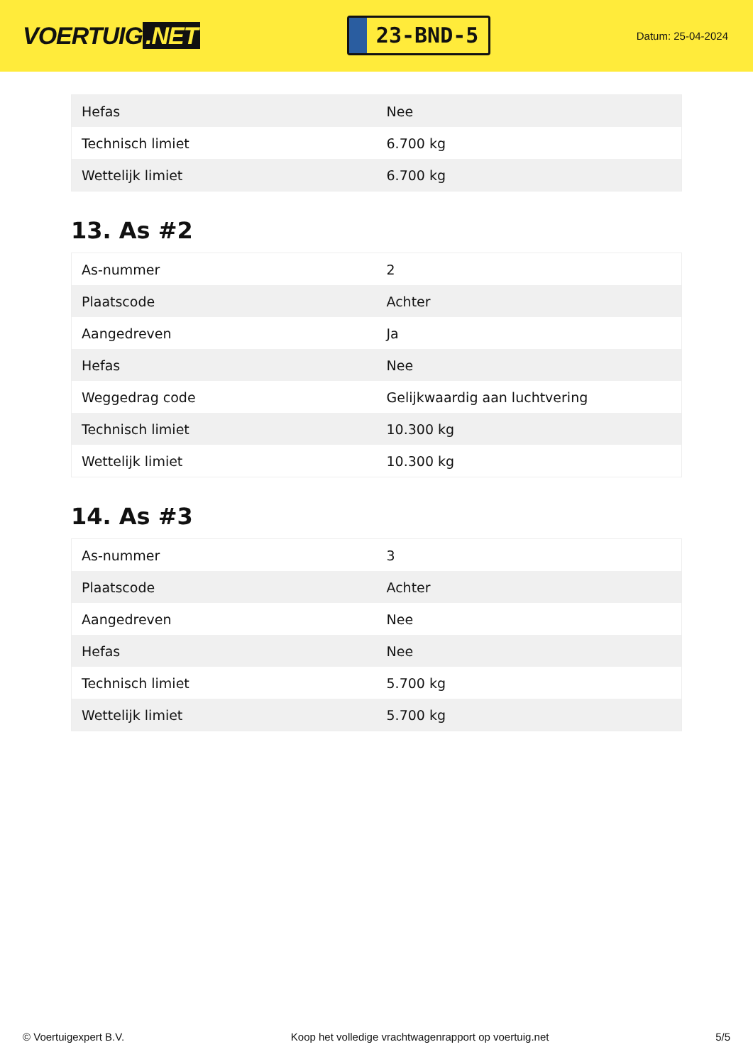VOERTUIG.NET
23-BND-5
Datum: 25-04-2024
| Hefas | Nee |
| Technisch limiet | 6.700 kg |
| Wettelijk limiet | 6.700 kg |
13. As #2
| As-nummer | 2 |
| Plaatscode | Achter |
| Aangedreven | Ja |
| Hefas | Nee |
| Weggedrag code | Gelijkwaardig aan luchtvering |
| Technisch limiet | 10.300 kg |
| Wettelijk limiet | 10.300 kg |
14. As #3
| As-nummer | 3 |
| Plaatscode | Achter |
| Aangedreven | Nee |
| Hefas | Nee |
| Technisch limiet | 5.700 kg |
| Wettelijk limiet | 5.700 kg |
© Voertuigexpert B.V. Koop het volledige vrachtwagenrapport op voertuig.net 5/5